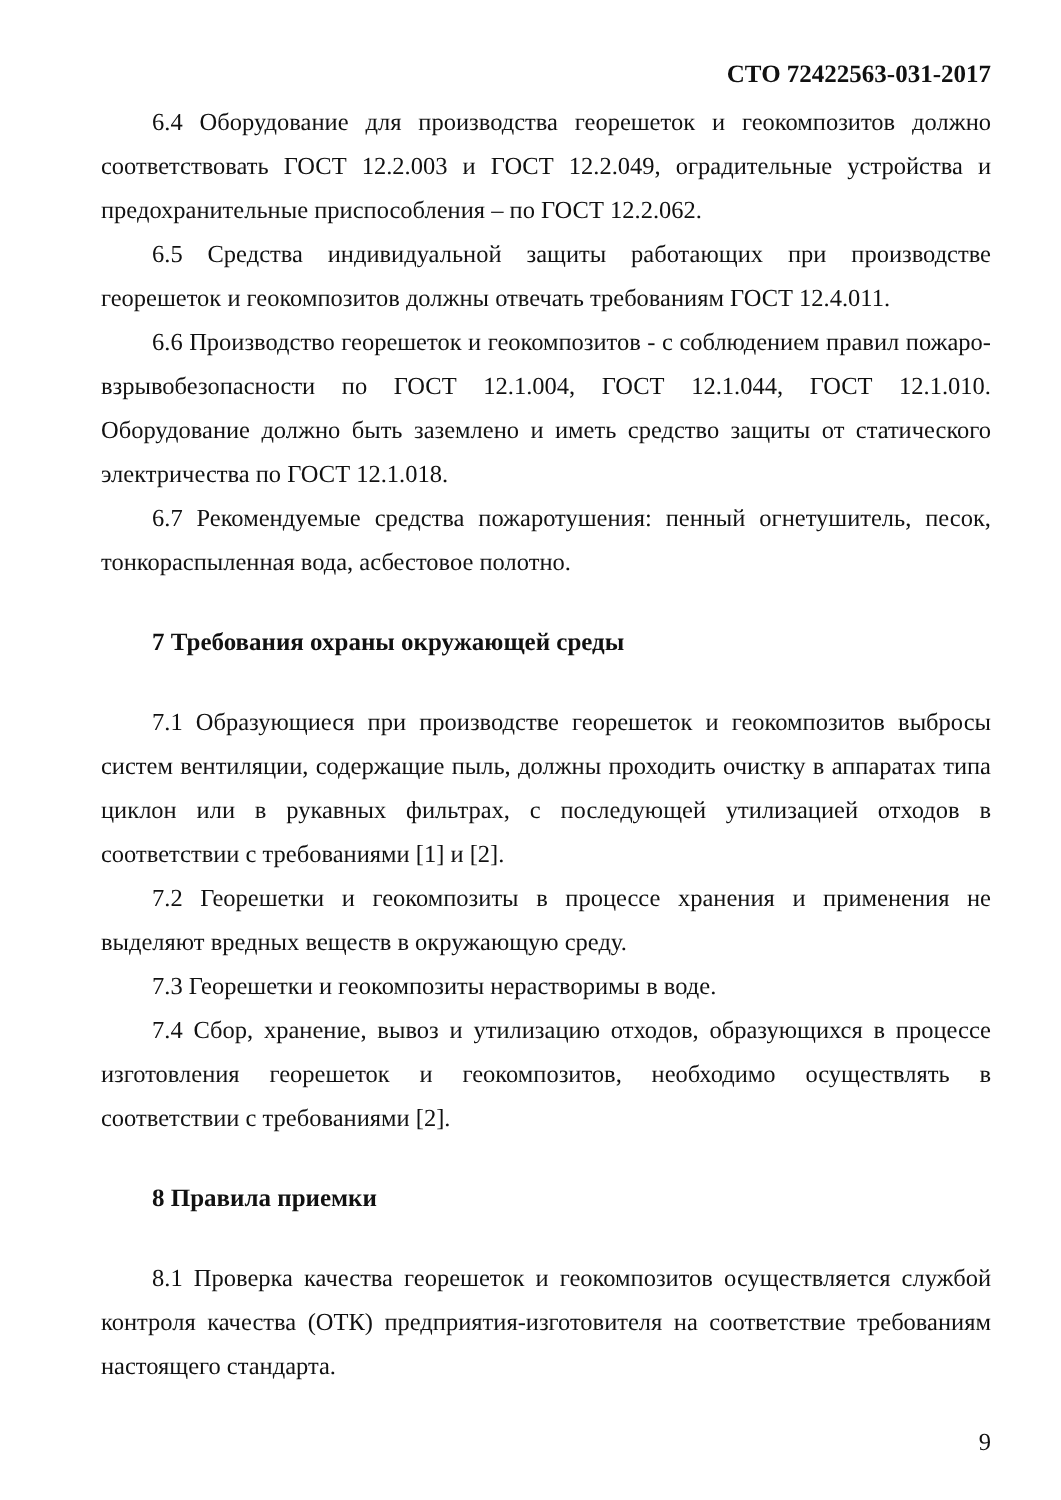СТО 72422563-031-2017
6.4 Оборудование для производства георешеток и геокомпозитов должно соответствовать ГОСТ 12.2.003 и ГОСТ 12.2.049, оградительные устройства и предохранительные приспособления – по ГОСТ 12.2.062.
6.5 Средства индивидуальной защиты работающих при производстве георешеток и геокомпозитов должны отвечать требованиям ГОСТ 12.4.011.
6.6 Производство георешеток и геокомпозитов - с соблюдением правил пожаро-взрывобезопасности по ГОСТ 12.1.004, ГОСТ 12.1.044, ГОСТ 12.1.010. Оборудование должно быть заземлено и иметь средство защиты от статического электричества по ГОСТ 12.1.018.
6.7 Рекомендуемые средства пожаротушения: пенный огнетушитель, песок, тонкораспыленная вода, асбестовое полотно.
7 Требования охраны окружающей среды
7.1 Образующиеся при производстве георешеток и геокомпозитов выбросы систем вентиляции, содержащие пыль, должны проходить очистку в аппаратах типа циклон или в рукавных фильтрах, с последующей утилизацией отходов в соответствии с требованиями [1] и [2].
7.2 Георешетки и геокомпозиты в процессе хранения и применения не выделяют вредных веществ в окружающую среду.
7.3 Георешетки и геокомпозиты нерастворимы в воде.
7.4 Сбор, хранение, вывоз и утилизацию отходов, образующихся в процессе изготовления георешеток и геокомпозитов, необходимо осуществлять в соответствии с требованиями [2].
8 Правила приемки
8.1 Проверка качества георешеток и геокомпозитов осуществляется службой контроля качества (ОТК) предприятия-изготовителя на соответствие требованиям настоящего стандарта.
9